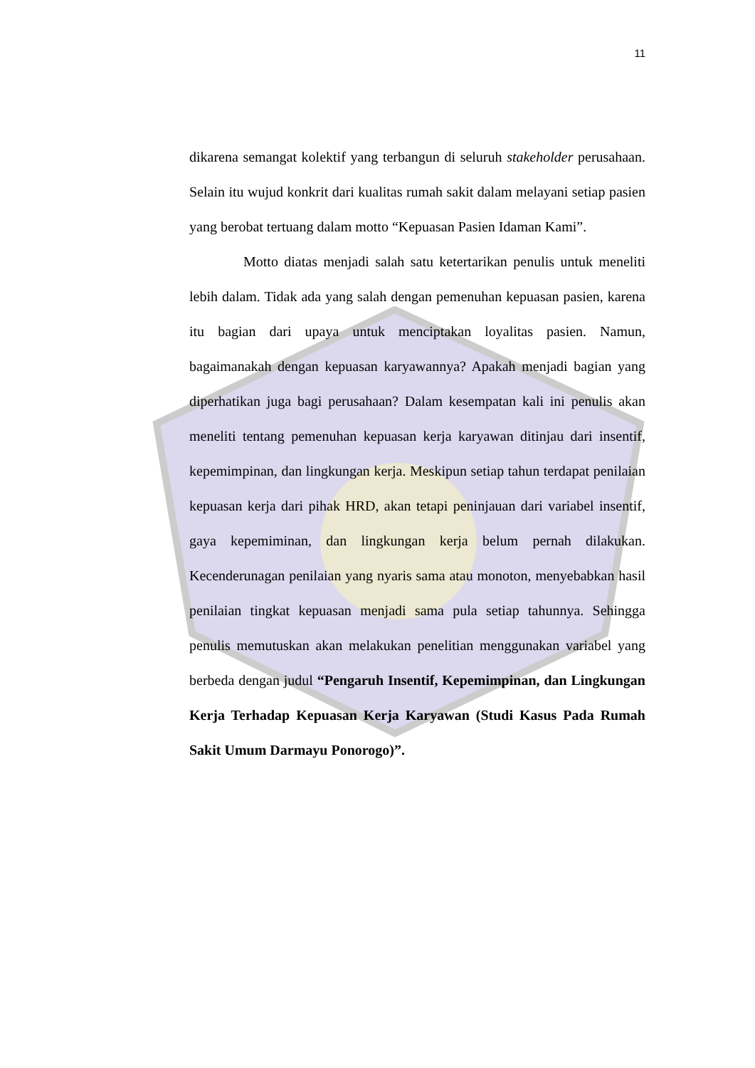11
dikarena semangat kolektif yang terbangun di seluruh stakeholder perusahaan. Selain itu wujud konkrit dari kualitas rumah sakit dalam melayani setiap pasien yang berobat tertuang dalam motto “Kepuasan Pasien Idaman Kami”.
Motto diatas menjadi salah satu ketertarikan penulis untuk meneliti lebih dalam. Tidak ada yang salah dengan pemenuhan kepuasan pasien, karena itu bagian dari upaya untuk menciptakan loyalitas pasien. Namun, bagaimanakah dengan kepuasan karyawannya? Apakah menjadi bagian yang diperhatikan juga bagi perusahaan? Dalam kesempatan kali ini penulis akan meneliti tentang pemenuhan kepuasan kerja karyawan ditinjau dari insentif, kepemimpinan, dan lingkungan kerja. Meskipun setiap tahun terdapat penilaian kepuasan kerja dari pihak HRD, akan tetapi peninjauan dari variabel insentif, gaya kepemiminan, dan lingkungan kerja belum pernah dilakukan. Kecenderunagan penilaian yang nyaris sama atau monoton, menyebabkan hasil penilaian tingkat kepuasan menjadi sama pula setiap tahunnya. Sehingga penulis memutuskan akan melakukan penelitian menggunakan variabel yang berbeda dengan judul “Pengaruh Insentif, Kepemimpinan, dan Lingkungan Kerja Terhadap Kepuasan Kerja Karyawan (Studi Kasus Pada Rumah Sakit Umum Darmayu Ponorogo)”.